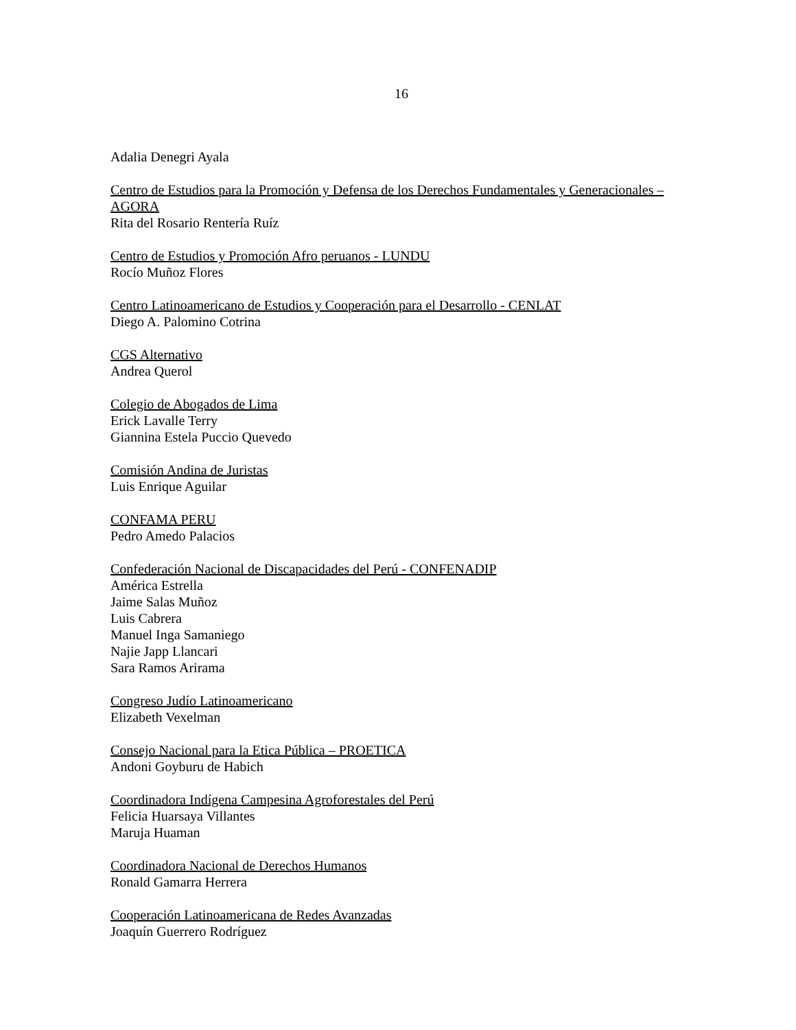16
Adalia Denegri Ayala
Centro de Estudios para la Promoción y Defensa de los Derechos Fundamentales y Generacionales – AGORA
Rita del Rosario Rentería Ruíz
Centro de Estudios y Promoción Afro peruanos - LUNDU
Rocío Muñoz Flores
Centro Latinoamericano de Estudios y Cooperación para el Desarrollo - CENLAT
Diego A. Palomino Cotrina
CGS Alternativo
Andrea Querol
Colegio de Abogados de Lima
Erick Lavalle Terry
Giannina Estela Puccio Quevedo
Comisión Andina de Juristas
Luis Enrique Aguilar
CONFAMA PERU
Pedro Amedo Palacios
Confederación Nacional de Discapacidades del Perú - CONFENADIP
América Estrella
Jaime Salas Muñoz
Luis Cabrera
Manuel Inga Samaniego
Najie Japp Llancari
Sara Ramos Arirama
Congreso Judío Latinoamericano
Elizabeth Vexelman
Consejo Nacional para la Etica Pública – PROETICA
Andoni Goyburu de Habich
Coordinadora Indígena Campesina Agroforestales del Perú
Felicia Huarsaya Villantes
Maruja Huaman
Coordinadora Nacional de Derechos Humanos
Ronald Gamarra Herrera
Cooperación Latinoamericana de Redes Avanzadas
Joaquín Guerrero Rodríguez